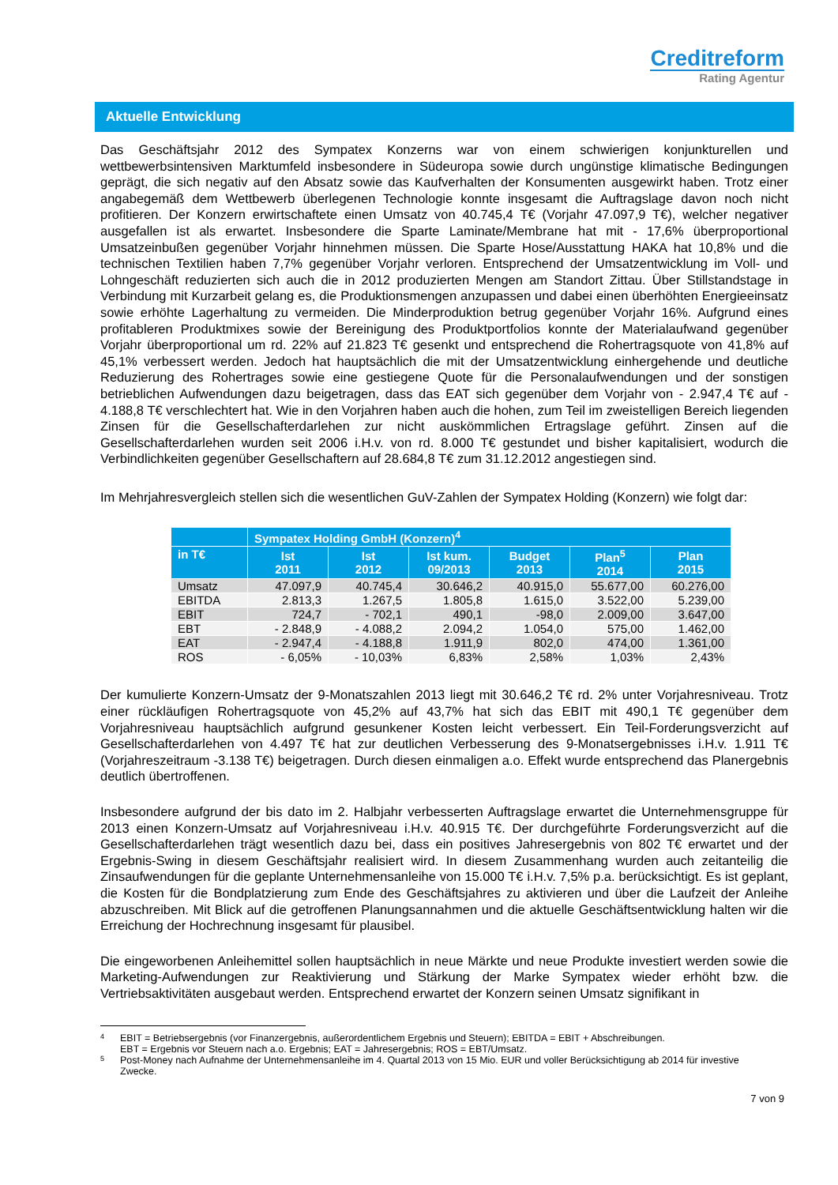Creditreform
Rating Agentur
Aktuelle Entwicklung
Das Geschäftsjahr 2012 des Sympatex Konzerns war von einem schwierigen konjunkturellen und wettbewerbsintensiven Marktumfeld insbesondere in Südeuropa sowie durch ungünstige klimatische Bedingungen geprägt, die sich negativ auf den Absatz sowie das Kaufverhalten der Konsumenten ausgewirkt haben. Trotz einer angabegemäß dem Wettbewerb überlegenen Technologie konnte insgesamt die Auftragslage davon noch nicht profitieren. Der Konzern erwirtschaftete einen Umsatz von 40.745,4 T€ (Vorjahr 47.097,9 T€), welcher negativer ausgefallen ist als erwartet. Insbesondere die Sparte Laminate/Membrane hat mit - 17,6% überproportional Umsatzeinbußen gegenüber Vorjahr hinnehmen müssen. Die Sparte Hose/Ausstattung HAKA hat 10,8% und die technischen Textilien haben 7,7% gegenüber Vorjahr verloren. Entsprechend der Umsatzentwicklung im Voll- und Lohngeschäft reduzierten sich auch die in 2012 produzierten Mengen am Standort Zittau. Über Stillstandstage in Verbindung mit Kurzarbeit gelang es, die Produktionsmengen anzupassen und dabei einen überhöhten Energieeinsatz sowie erhöhte Lagerhaltung zu vermeiden. Die Minderproduktion betrug gegenüber Vorjahr 16%. Aufgrund eines profitableren Produktmixes sowie der Bereinigung des Produktportfolios konnte der Materialaufwand gegenüber Vorjahr überproportional um rd. 22% auf 21.823 T€ gesenkt und entsprechend die Rohertragsquote von 41,8% auf 45,1% verbessert werden. Jedoch hat hauptsächlich die mit der Umsatzentwicklung einhergehende und deutliche Reduzierung des Rohertrages sowie eine gestiegene Quote für die Personalaufwendungen und der sonstigen betrieblichen Aufwendungen dazu beigetragen, dass das EAT sich gegenüber dem Vorjahr von - 2.947,4 T€ auf - 4.188,8 T€ verschlechtert hat. Wie in den Vorjahren haben auch die hohen, zum Teil im zweistelligen Bereich liegenden Zinsen für die Gesellschafterdarlehen zur nicht auskömmlichen Ertragslage geführt. Zinsen auf die Gesellschafterdarlehen wurden seit 2006 i.H.v. von rd. 8.000 T€ gestundet und bisher kapitalisiert, wodurch die Verbindlichkeiten gegenüber Gesellschaftern auf 28.684,8 T€ zum 31.12.2012 angestiegen sind.
Im Mehrjahresvergleich stellen sich die wesentlichen GuV-Zahlen der Sympatex Holding (Konzern) wie folgt dar:
| | Sympatex Holding GmbH (Konzern)<sup>4</sup> | | | | | |
| --- | --- | --- | --- | --- | --- | --- |
| in T€ | Ist 2011 | Ist 2012 | Ist kum. 09/2013 | Budget 2013 | Plan<sup>5</sup> 2014 | Plan 2015 |
| Umsatz | 47.097,9 | 40.745,4 | 30.646,2 | 40.915,0 | 55.677,00 | 60.276,00 |
| EBITDA | 2.813,3 | 1.267,5 | 1.805,8 | 1.615,0 | 3.522,00 | 5.239,00 |
| EBIT | 724,7 | - 702,1 | 490,1 | -98,0 | 2.009,00 | 3.647,00 |
| EBT | - 2.848,9 | - 4.088,2 | 2.094,2 | 1.054,0 | 575,00 | 1.462,00 |
| EAT | - 2.947,4 | - 4.188,8 | 1.911,9 | 802,0 | 474,00 | 1.361,00 |
| ROS | - 6,05% | - 10,03% | 6,83% | 2,58% | 1,03% | 2,43% |
Der kumulierte Konzern-Umsatz der 9-Monatszahlen 2013 liegt mit 30.646,2 T€ rd. 2% unter Vorjahresniveau. Trotz einer rückläufigen Rohertragsquote von 45,2% auf 43,7% hat sich das EBIT mit 490,1 T€ gegenüber dem Vorjahresniveau hauptsächlich aufgrund gesunkener Kosten leicht verbessert. Ein Teil-Forderungsverzicht auf Gesellschafterdarlehen von 4.497 T€ hat zur deutlichen Verbesserung des 9-Monatsergebnisses i.H.v. 1.911 T€ (Vorjahreszeitraum -3.138 T€) beigetragen. Durch diesen einmaligen a.o. Effekt wurde entsprechend das Planergebnis deutlich übertroffenen.
Insbesondere aufgrund der bis dato im 2. Halbjahr verbesserten Auftragslage erwartet die Unternehmensgruppe für 2013 einen Konzern-Umsatz auf Vorjahresniveau i.H.v. 40.915 T€. Der durchgeführte Forderungsverzicht auf die Gesellschafterdarlehen trägt wesentlich dazu bei, dass ein positives Jahresergebnis von 802 T€ erwartet und der Ergebnis-Swing in diesem Geschäftsjahr realisiert wird. In diesem Zusammenhang wurden auch zeitanteilig die Zinsaufwendungen für die geplante Unternehmensanleihe von 15.000 T€ i.H.v. 7,5% p.a. berücksichtigt. Es ist geplant, die Kosten für die Bondplatzierung zum Ende des Geschäftsjahres zu aktivieren und über die Laufzeit der Anleihe abzuschreiben. Mit Blick auf die getroffenen Planungsannahmen und die aktuelle Geschäftsentwicklung halten wir die Erreichung der Hochrechnung insgesamt für plausibel.
Die eingeworbenen Anleihemittel sollen hauptsächlich in neue Märkte und neue Produkte investiert werden sowie die Marketing-Aufwendungen zur Reaktivierung und Stärkung der Marke Sympatex wieder erhöht bzw. die Vertriebsaktivitäten ausgebaut werden. Entsprechend erwartet der Konzern seinen Umsatz signifikant in
4
EBIT = Betriebsergebnis (vor Finanzergebnis, außerordentlichem Ergebnis und Steuern); EBITDA = EBIT + Abschreibungen.
EBT = Ergebnis vor Steuern nach a.o. Ergebnis; EAT = Jahresergebnis; ROS = EBT/Umsatz.
5
Post-Money nach Aufnahme der Unternehmensanleihe im 4. Quartal 2013 von 15 Mio. EUR und voller Berücksichtigung ab 2014 für investive Zwecke.
7 von 9